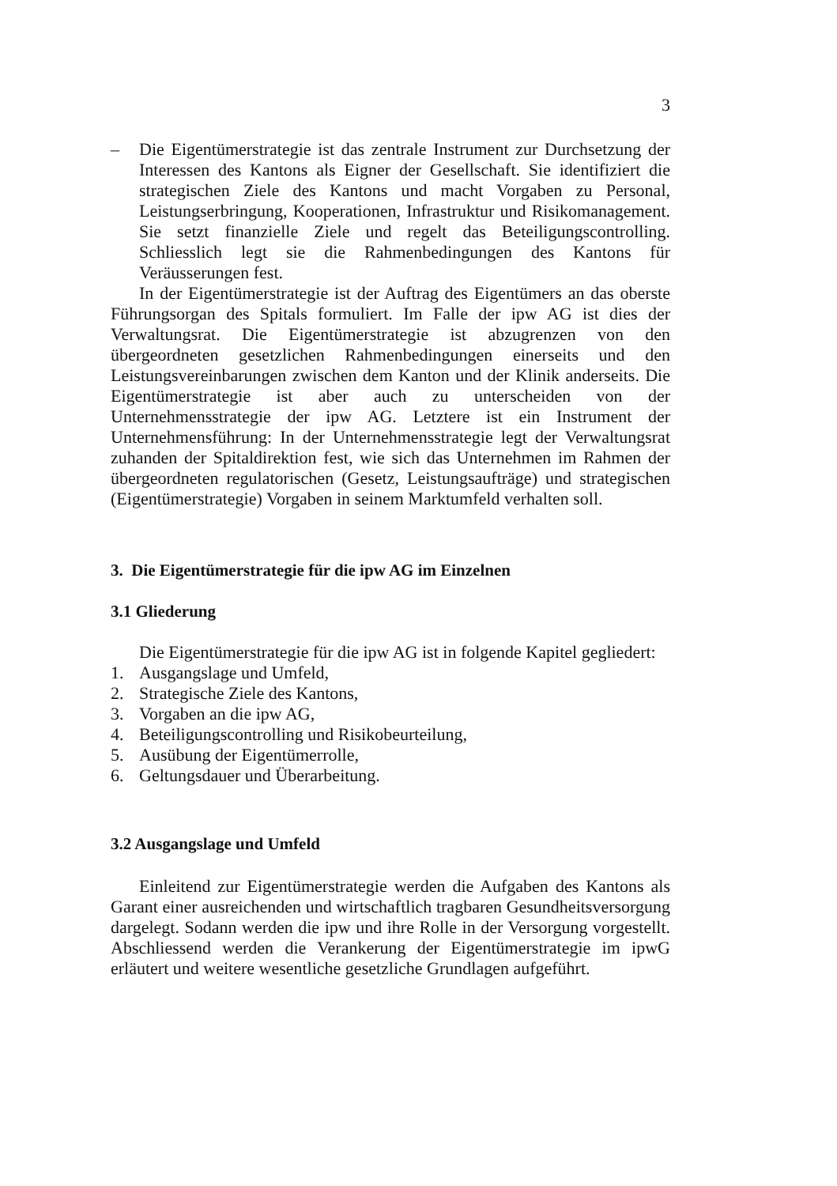3
– Die Eigentümerstrategie ist das zentrale Instrument zur Durchsetzung der Interessen des Kantons als Eigner der Gesellschaft. Sie identifiziert die strategischen Ziele des Kantons und macht Vorgaben zu Personal, Leistungserbringung, Kooperationen, Infrastruktur und Risikomanagement. Sie setzt finanzielle Ziele und regelt das Beteiligungscontrolling. Schliesslich legt sie die Rahmenbedingungen des Kantons für Veräusserungen fest.
In der Eigentümerstrategie ist der Auftrag des Eigentümers an das oberste Führungsorgan des Spitals formuliert. Im Falle der ipw AG ist dies der Verwaltungsrat. Die Eigentümerstrategie ist abzugrenzen von den übergeordneten gesetzlichen Rahmenbedingungen einerseits und den Leistungsvereinbarungen zwischen dem Kanton und der Klinik anderseits. Die Eigentümerstrategie ist aber auch zu unterscheiden von der Unternehmensstrategie der ipw AG. Letztere ist ein Instrument der Unternehmensführung: In der Unternehmensstrategie legt der Verwaltungsrat zuhanden der Spitaldirektion fest, wie sich das Unternehmen im Rahmen der übergeordneten regulatorischen (Gesetz, Leistungsaufträge) und strategischen (Eigentümerstrategie) Vorgaben in seinem Marktumfeld verhalten soll.
3. Die Eigentümerstrategie für die ipw AG im Einzelnen
3.1 Gliederung
Die Eigentümerstrategie für die ipw AG ist in folgende Kapitel gegliedert:
1. Ausgangslage und Umfeld,
2. Strategische Ziele des Kantons,
3. Vorgaben an die ipw AG,
4. Beteiligungscontrolling und Risikobeurteilung,
5. Ausübung der Eigentümerrolle,
6. Geltungsdauer und Überarbeitung.
3.2 Ausgangslage und Umfeld
Einleitend zur Eigentümerstrategie werden die Aufgaben des Kantons als Garant einer ausreichenden und wirtschaftlich tragbaren Gesundheitsversorgung dargelegt. Sodann werden die ipw und ihre Rolle in der Versorgung vorgestellt. Abschliessend werden die Verankerung der Eigentümerstrategie im ipwG erläutert und weitere wesentliche gesetzliche Grundlagen aufgeführt.